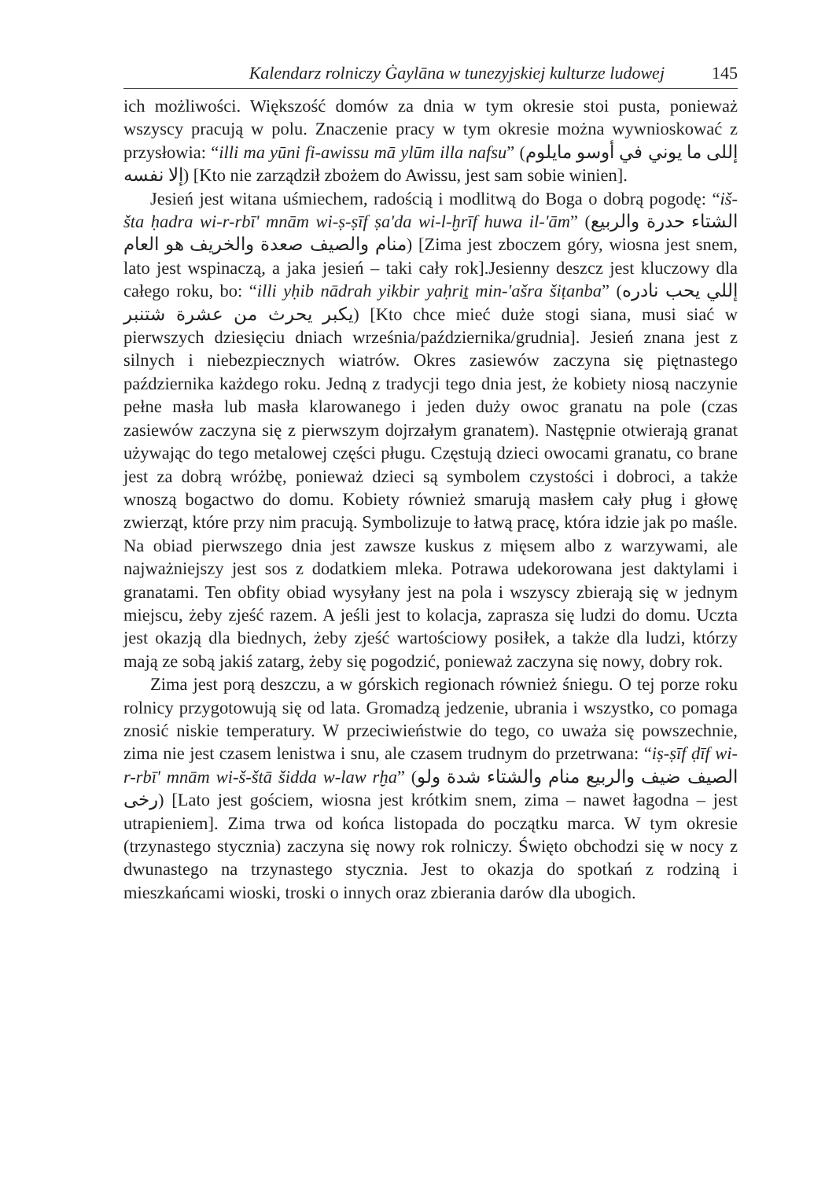Kalendarz rolniczy Ġaylāna w tunezyjskiej kulturze ludowej 145
ich możliwości. Większość domów za dnia w tym okresie stoi pusta, ponieważ wszyscy pracują w polu. Znaczenie pracy w tym okresie można wywnioskować z przysłowia: “illi ma yūni fi-awissu mā ylūm illa nafsu” (إللى ما يوني في أوسو مايلوم إلا نفسه) [Kto nie zarządził zbożem do Awissu, jest sam sobie winien].
Jesień jest witana uśmiechem, radością i modlitwą do Boga o dobrą pogodę: “iš-šta ḥadra wi-r-rbī' mnām wi-ṣ-ṣīf ṣa'da wi-l-ḫrīf huwa il-'ām” (الشتاء حدرة والربيع منام والصيف صعدة والخريف هو العام) [Zima jest zboczem góry, wiosna jest snem, lato jest wspinaczą, a jaka jesień – taki cały rok].Jesienny deszcz jest kluczowy dla całego roku, bo: “illi yḥib nādrah yikbir yaḥriṯ min-'ašra šiṭanba” (إللي يحب نادره يكبر يحرث من عشرة شتنبر) [Kto chce mieć duże stogi siana, musi siać w pierwszych dziesięciu dniach września/października/grudnia]. Jesień znana jest z silnych i niebezpiecznych wiatrów. Okres zasiewów zaczyna się piętnastego października każdego roku. Jedną z tradycji tego dnia jest, że kobiety niosą naczynie pełne masła lub masła klarowanego i jeden duży owoc granatu na pole (czas zasiewów zaczyna się z pierwszym dojrzałym granatem). Następnie otwierają granat używając do tego metalowej części pługu. Częstują dzieci owocami granatu, co brane jest za dobrą wróżbę, ponieważ dzieci są symbolem czystości i dobroci, a także wnoszą bogactwo do domu. Kobiety również smarują masłem cały pług i głowę zwierząt, które przy nim pracują. Symbolizuje to łatwą pracę, która idzie jak po maśle. Na obiad pierwszego dnia jest zawsze kuskus z mięsem albo z warzywami, ale najważniejszy jest sos z dodatkiem mleka. Potrawa udekorowana jest daktylami i granatami. Ten obfity obiad wysyłany jest na pola i wszyscy zbierają się w jednym miejscu, żeby zjeść razem. A jeśli jest to kolacja, zaprasza się ludzi do domu. Uczta jest okazją dla biednych, żeby zjeść wartościowy posiłek, a także dla ludzi, którzy mają ze sobą jakiś zatarg, żeby się pogodzić, ponieważ zaczyna się nowy, dobry rok.
Zima jest porą deszczu, a w górskich regionach również śniegu. O tej porze roku rolnicy przygotowują się od lata. Gromadzą jedzenie, ubrania i wszystko, co pomaga znosić niskie temperatury. W przeciwieństwie do tego, co uważa się powszechnie, zima nie jest czasem lenistwa i snu, ale czasem trudnym do przetrwana: “iṣ-ṣīf ḍīf wi-r-rbī' mnām wi-š-štā šidda w-law rḫa” (الصيف ضيف والربيع منام والشتاء شدة ولو رخى) [Lato jest gościem, wiosna jest krótkim snem, zima – nawet łagodna – jest utrapieniem]. Zima trwa od końca listopada do początku marca. W tym okresie (trzynastego stycznia) zaczyna się nowy rok rolniczy. Święto obchodzi się w nocy z dwunastego na trzynastego stycznia. Jest to okazja do spotkań z rodziną i mieszkańcami wioski, troski o innych oraz zbierania darów dla ubogich.